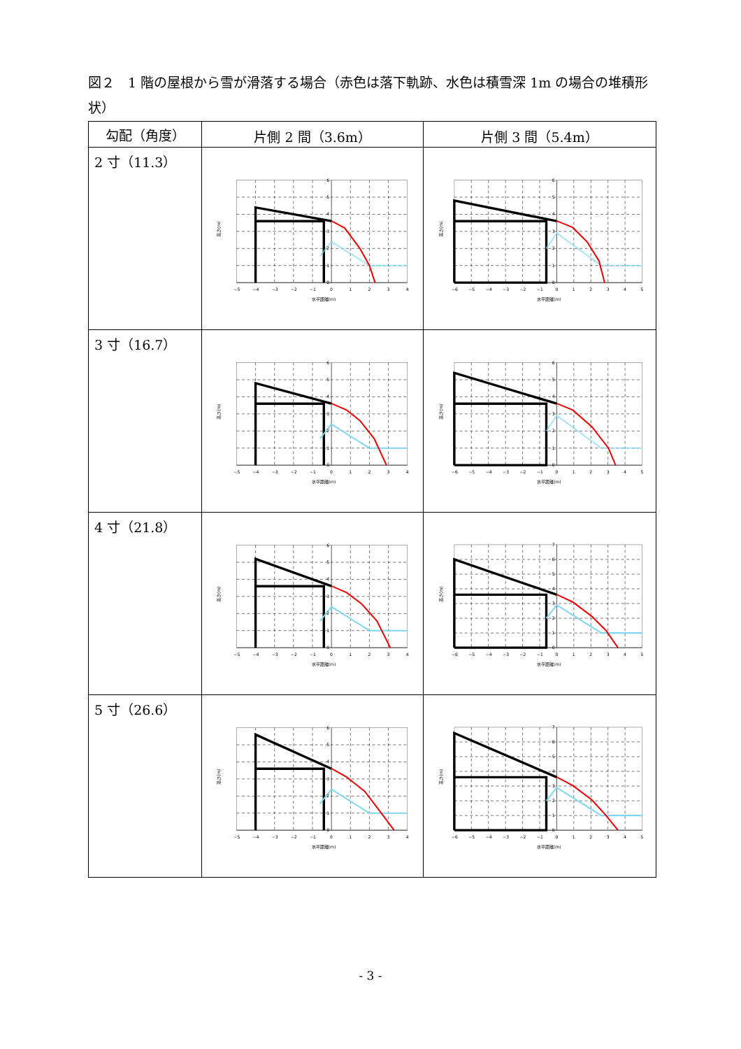図２　1 階の屋根から雪が滑落する場合（赤色は落下軌跡、水色は積雪深 1m の場合の堆積形状）
| 勾配（角度） | 片側 2 間（3.6m） | 片側 3 間（5.4m） |
| --- | --- | --- |
| 2 寸（11.3） | −5 −4 −3 −2 −1 0 1 2 3 4 0 1 2 3 4 5 6 水平距離(m) 高さ(m) | −6 −5 −4 −3 −2 −1 0 1 2 3 4 5 0 1 2 3 4 5 6 水平距離(m) 高さ(m) |
| 3 寸（16.7） | −5 −4 −3 −2 −1 0 1 2 3 4 0 1 2 3 4 5 6 水平距離(m) 高さ(m) | −6 −5 −4 −3 −2 −1 0 1 2 3 4 5 0 1 2 3 4 5 6 水平距離(m) 高さ(m) |
| 4 寸（21.8） | −5 −4 −3 −2 −1 0 1 2 3 4 0 1 2 3 4 5 6 水平距離(m) 高さ(m) | −6 −5 −4 −3 −2 −1 0 1 2 3 4 5 0 1 2 3 4 5 6 7 水平距離(m) 高さ(m) |
| 5 寸（26.6） | −5 −4 −3 −2 −1 0 1 2 3 4 0 1 2 3 4 5 6 水平距離(m) 高さ(m) | −6 −5 −4 −3 −2 −1 0 1 2 3 4 5 0 1 2 3 4 5 6 7 水平距離(m) 高さ(m) |
- 3 -